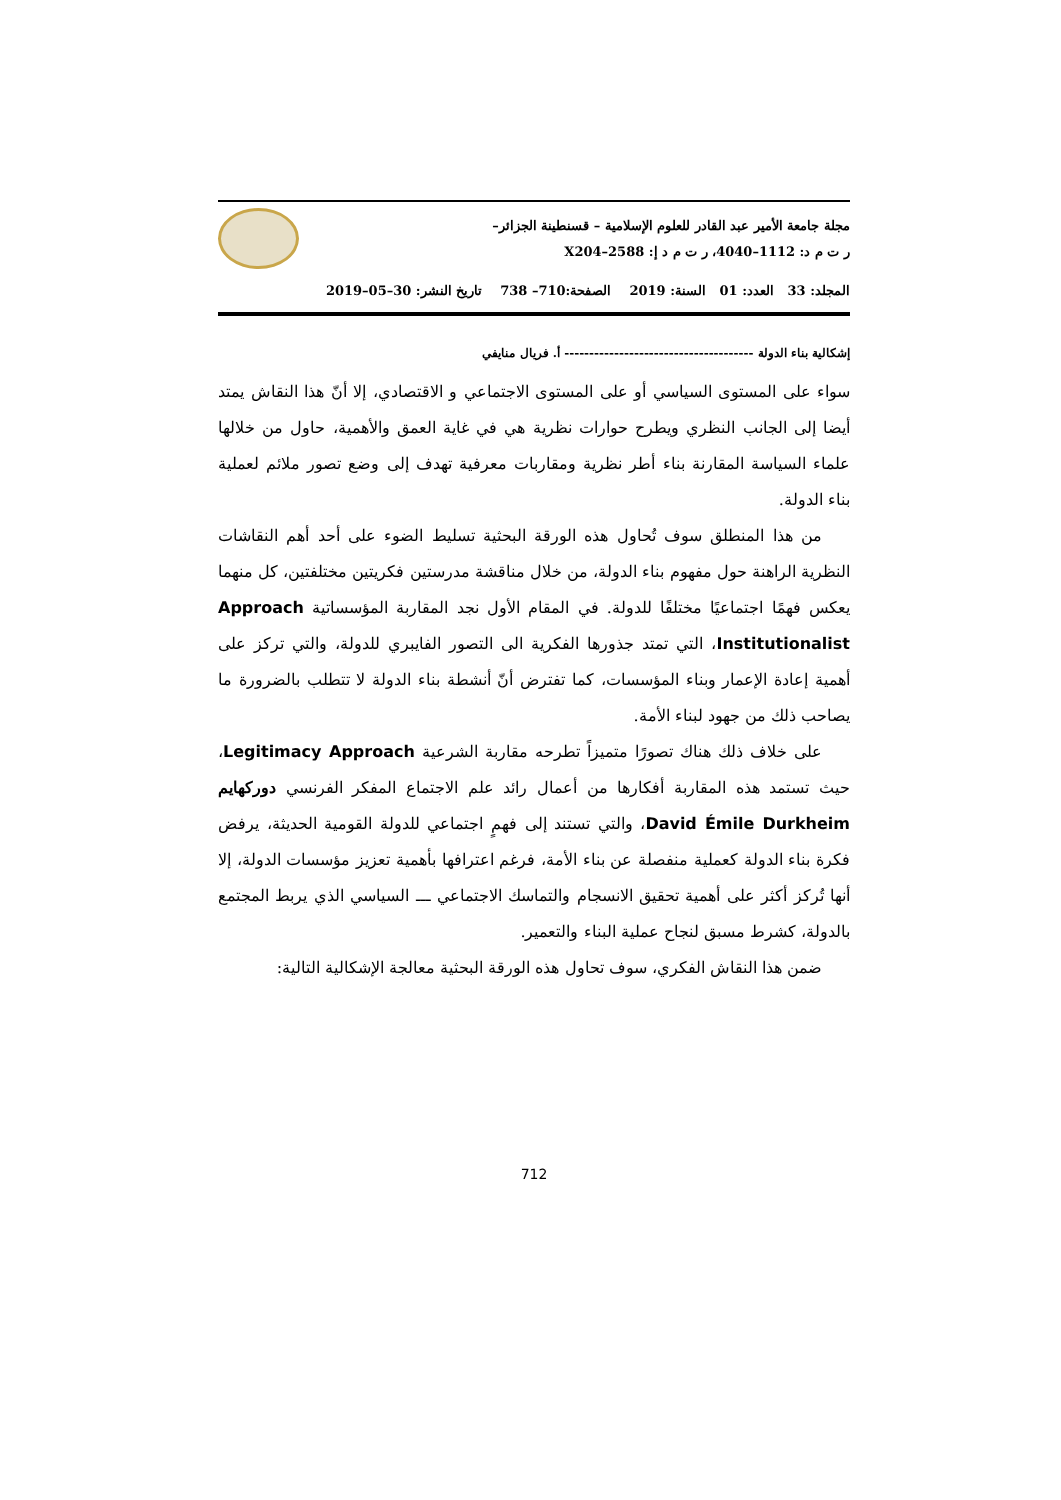مجلة جامعة الأمير عبد القادر للعلوم الإسلامية – قسنطينة الجزائر–
ر ت م د: 1112–4040، ر ت م د إ: 2588–X204
المجلد: 33 العدد: 01 السنة: 2019 الصفحة:710– 738 تاريخ النشر: 30–05–2019
إشكالية بناء الدولة -------------------------------------- أ. فريال منايفي
سواء على المستوى السياسي أو على المستوى الاجتماعي و الاقتصادي، إلا أنّ هذا النقاش يمتد أيضا إلى الجانب النظري ويطرح حوارات نظرية هي في غاية العمق والأهمية، حاول من خلالها علماء السياسة المقارنة بناء أطر نظرية ومقاربات معرفية تهدف إلى وضع تصور ملائم لعملية بناء الدولة.
من هذا المنطلق سوف تُحاول هذه الورقة البحثية تسليط الضوء على أحد أهم النقاشات النظرية الراهنة حول مفهوم بناء الدولة، من خلال مناقشة مدرستين فكريتين مختلفتين، كل منهما يعكس فهمًا اجتماعيًا مختلفًا للدولة. في المقام الأول نجد المقاربة المؤسساتية Approach Institutionalist، التي تمتد جذورها الفكرية الى التصور الفايبري للدولة، والتي تركز على أهمية إعادة الإعمار وبناء المؤسسات، كما تفترض أنّ أنشطة بناء الدولة لا تتطلب بالضرورة ما يصاحب ذلك من جهود لبناء الأمة.
على خلاف ذلك هناك تصورًا متميزاً تطرحه مقاربة الشرعية Legitimacy Approach، حيث تستمد هذه المقاربة أفكارها من أعمال رائد علم الاجتماع المفكر الفرنسي دوركهايم David Émile Durkheim، والتي تستند إلى فهمٍ اجتماعي للدولة القومية الحديثة، يرفض فكرة بناء الدولة كعملية منفصلة عن بناء الأمة، فرغم اعترافها بأهمية تعزيز مؤسسات الدولة، إلا أنها تُركز أكثر على أهمية تحقيق الانسجام والتماسك الاجتماعي ـــ السياسي الذي يربط المجتمع بالدولة، كشرط مسبق لنجاح عملية البناء والتعمير.
ضمن هذا النقاش الفكري، سوف تحاول هذه الورقة البحثية معالجة الإشكالية التالية:
712